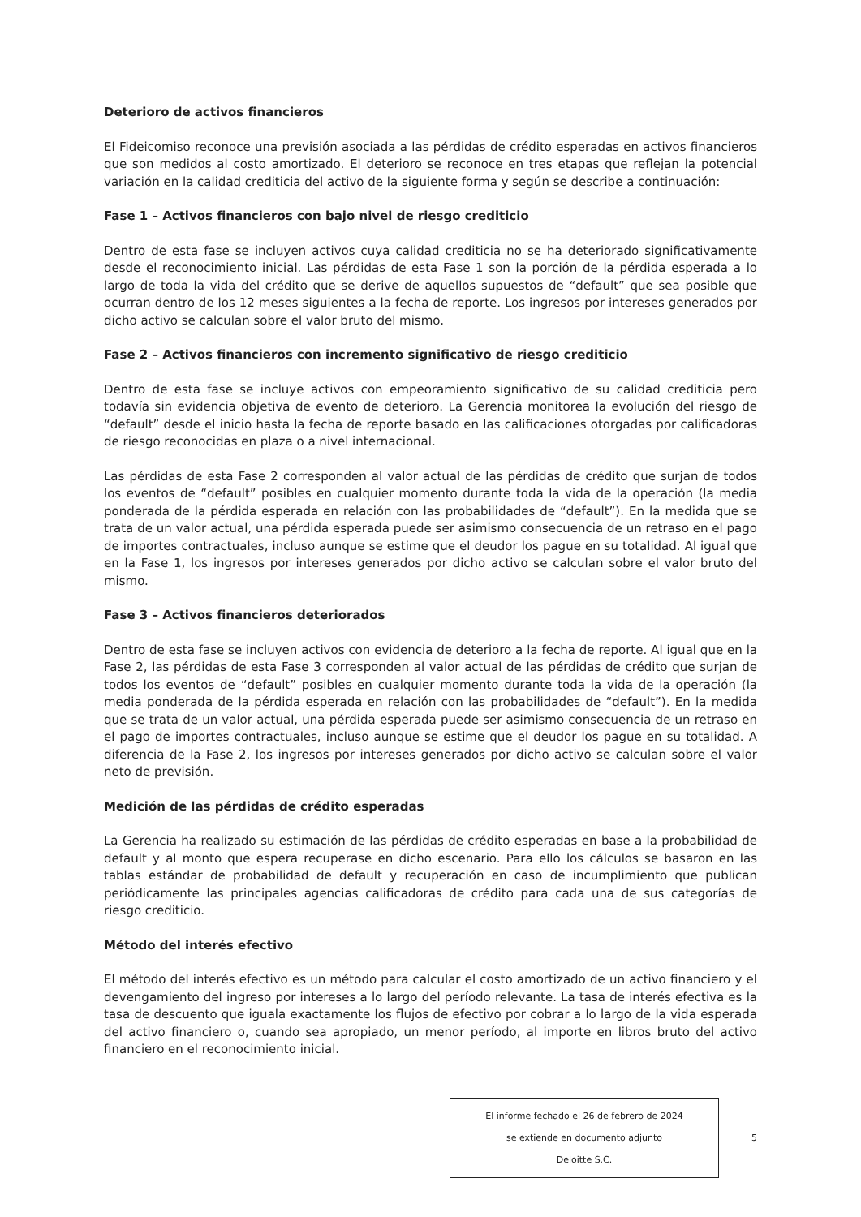Deterioro de activos financieros
El Fideicomiso reconoce una previsión asociada a las pérdidas de crédito esperadas en activos financieros que son medidos al costo amortizado. El deterioro se reconoce en tres etapas que reflejan la potencial variación en la calidad crediticia del activo de la siguiente forma y según se describe a continuación:
Fase 1 – Activos financieros con bajo nivel de riesgo crediticio
Dentro de esta fase se incluyen activos cuya calidad crediticia no se ha deteriorado significativamente desde el reconocimiento inicial. Las pérdidas de esta Fase 1 son la porción de la pérdida esperada a lo largo de toda la vida del crédito que se derive de aquellos supuestos de “default” que sea posible que ocurran dentro de los 12 meses siguientes a la fecha de reporte. Los ingresos por intereses generados por dicho activo se calculan sobre el valor bruto del mismo.
Fase 2 – Activos financieros con incremento significativo de riesgo crediticio
Dentro de esta fase se incluye activos con empeoramiento significativo de su calidad crediticia pero todavía sin evidencia objetiva de evento de deterioro. La Gerencia monitorea la evolución del riesgo de “default” desde el inicio hasta la fecha de reporte basado en las calificaciones otorgadas por calificadoras de riesgo reconocidas en plaza o a nivel internacional.
Las pérdidas de esta Fase 2 corresponden al valor actual de las pérdidas de crédito que surjan de todos los eventos de “default” posibles en cualquier momento durante toda la vida de la operación (la media ponderada de la pérdida esperada en relación con las probabilidades de “default”). En la medida que se trata de un valor actual, una pérdida esperada puede ser asimismo consecuencia de un retraso en el pago de importes contractuales, incluso aunque se estime que el deudor los pague en su totalidad. Al igual que en la Fase 1, los ingresos por intereses generados por dicho activo se calculan sobre el valor bruto del mismo.
Fase 3 – Activos financieros deteriorados
Dentro de esta fase se incluyen activos con evidencia de deterioro a la fecha de reporte. Al igual que en la Fase 2, las pérdidas de esta Fase 3 corresponden al valor actual de las pérdidas de crédito que surjan de todos los eventos de “default” posibles en cualquier momento durante toda la vida de la operación (la media ponderada de la pérdida esperada en relación con las probabilidades de “default”). En la medida que se trata de un valor actual, una pérdida esperada puede ser asimismo consecuencia de un retraso en el pago de importes contractuales, incluso aunque se estime que el deudor los pague en su totalidad. A diferencia de la Fase 2, los ingresos por intereses generados por dicho activo se calculan sobre el valor neto de previsión.
Medición de las pérdidas de crédito esperadas
La Gerencia ha realizado su estimación de las pérdidas de crédito esperadas en base a la probabilidad de default y al monto que espera recuperase en dicho escenario. Para ello los cálculos se basaron en las tablas estándar de probabilidad de default y recuperación en caso de incumplimiento que publican periódicamente las principales agencias calificadoras de crédito para cada una de sus categorías de riesgo crediticio.
Método del interés efectivo
El método del interés efectivo es un método para calcular el costo amortizado de un activo financiero y el devengamiento del ingreso por intereses a lo largo del período relevante. La tasa de interés efectiva es la tasa de descuento que iguala exactamente los flujos de efectivo por cobrar a lo largo de la vida esperada del activo financiero o, cuando sea apropiado, un menor período, al importe en libros bruto del activo financiero en el reconocimiento inicial.
El informe fechado el 26 de febrero de 2024
se extiende en documento adjunto
Deloitte S.C.
5